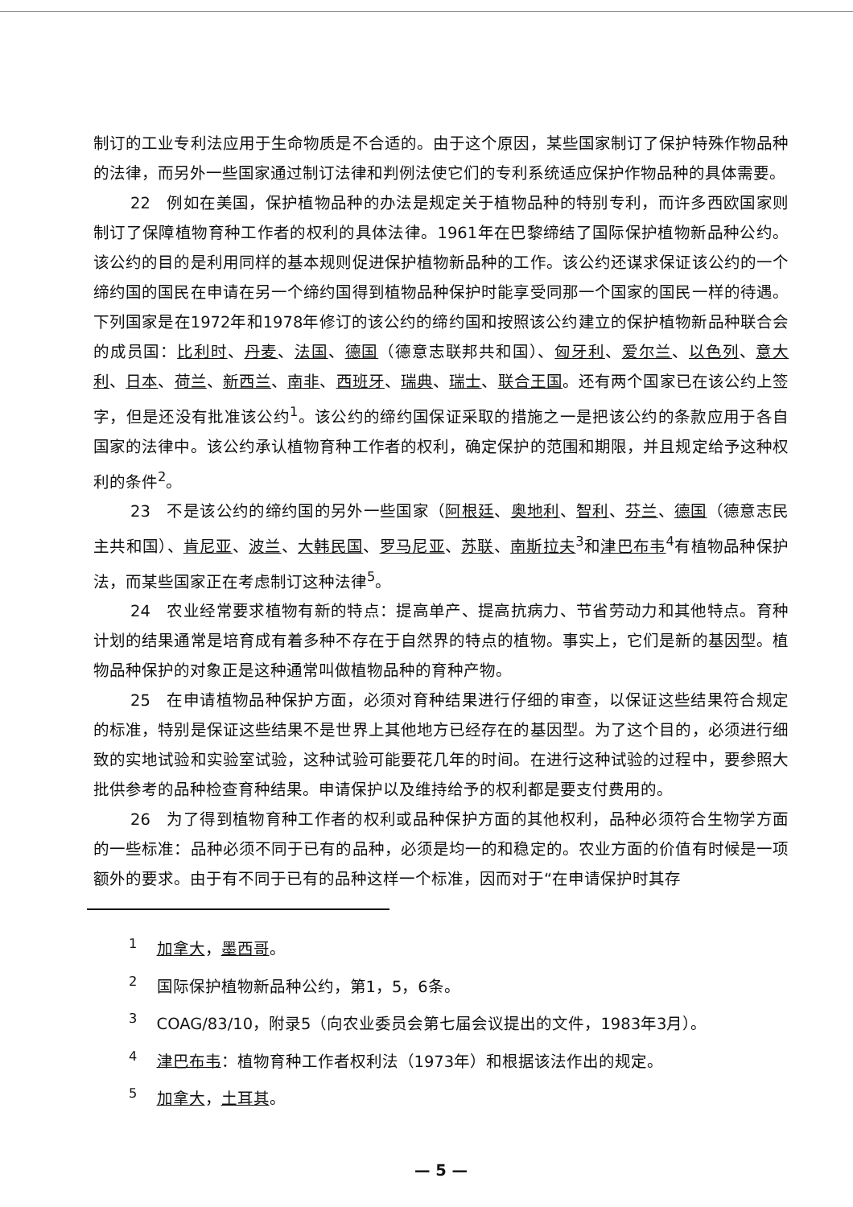制订的工业专利法应用于生命物质是不合适的。由于这个原因，某些国家制订了保护特殊作物品种的法律，而另外一些国家通过制订法律和判例法使它们的专利系统适应保护作物品种的具体需要。
22　例如在美国，保护植物品种的办法是规定关于植物品种的特别专利，而许多西欧国家则制订了保障植物育种工作者的权利的具体法律。1961年在巴黎缔结了国际保护植物新品种公约。该公约的目的是利用同样的基本规则促进保护植物新品种的工作。该公约还谋求保证该公约的一个缔约国的国民在申请在另一个缔约国得到植物品种保护时能享受同那一个国家的国民一样的待遇。下列国家是在1972年和1978年修订的该公约的缔约国和按照该公约建立的保护植物新品种联合会的成员国：比利时、丹麦、法国、德国（德意志联邦共和国）、匈牙利、爱尔兰、以色列、意大利、日本、荷兰、新西兰、南非、西班牙、瑞典、瑞士、联合王国。还有两个国家已在该公约上签字，但是还没有批准该公约<sup>1</sup>。该公约的缔约国保证采取的措施之一是把该公约的条款应用于各自国家的法律中。该公约承认植物育种工作者的权利，确定保护的范围和期限，并且规定给予这种权利的条件<sup>2</sup>。
23　不是该公约的缔约国的另外一些国家（阿根廷、奥地利、智利、芬兰、德国（德意志民主共和国）、肯尼亚、波兰、大韩民国、罗马尼亚、苏联、南斯拉夫<sup>3</sup>和津巴布韦<sup>4</sup>有植物品种保护法，而某些国家正在考虑制订这种法律<sup>5</sup>。
24　农业经常要求植物有新的特点：提高单产、提高抗病力、节省劳动力和其他特点。育种计划的结果通常是培育成有着多种不存在于自然界的特点的植物。事实上，它们是新的基因型。植物品种保护的对象正是这种通常叫做植物品种的育种产物。
25　在申请植物品种保护方面，必须对育种结果进行仔细的审查，以保证这些结果符合规定的标准，特别是保证这些结果不是世界上其他地方已经存在的基因型。为了这个目的，必须进行细致的实地试验和实验室试验，这种试验可能要花几年的时间。在进行这种试验的过程中，要参照大批供参考的品种检查育种结果。申请保护以及维持给予的权利都是要支付费用的。
26　为了得到植物育种工作者的权利或品种保护方面的其他权利，品种必须符合生物学方面的一些标准：品种必须不同于已有的品种，必须是均一的和稳定的。农业方面的价值有时候是一项额外的要求。由于有不同于已有的品种这样一个标准，因而对于“在申请保护时其存
<sup>1</sup> 加拿大，墨西哥。
<sup>2</sup> 国际保护植物新品种公约，第1，5，6条。
<sup>3</sup> COAG/83/10，附录5（向农业委员会第七届会议提出的文件，1983年3月）。
<sup>4</sup> 津巴布韦：植物育种工作者权利法（1973年）和根据该法作出的规定。
<sup>5</sup> 加拿大，土耳其。
— 5 —